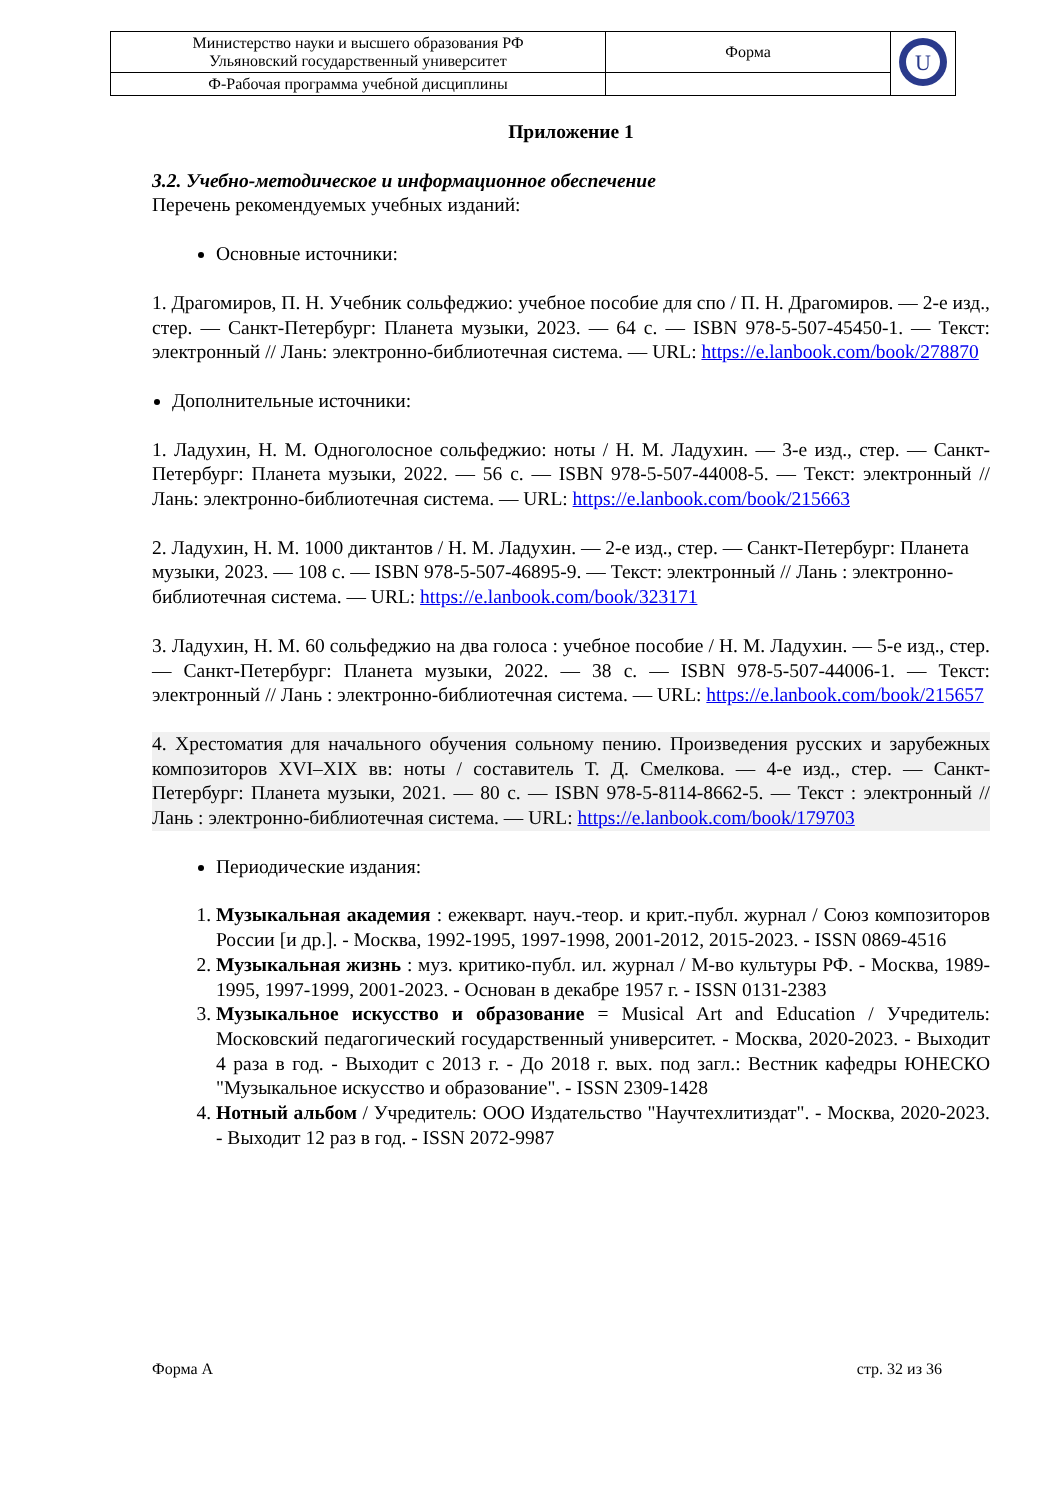| Министерство науки и высшего образования РФ Ульяновский государственный университет | Форма | U |
| Ф-Рабочая программа учебной дисциплины | | |
Приложение 1
3.2. Учебно-методическое и информационное обеспечение
Перечень рекомендуемых учебных изданий:
Основные источники:
1. Драгомиров, П. Н. Учебник сольфеджио: учебное пособие для спо / П. Н. Драгомиров. — 2-е изд., стер. — Санкт-Петербург: Планета музыки, 2023. — 64 с. — ISBN 978-5-507-45450-1. — Текст: электронный // Лань: электронно-библиотечная система. — URL: https://e.lanbook.com/book/278870
Дополнительные источники:
1. Ладухин, Н. М. Одноголосное сольфеджио: ноты / Н. М. Ладухин. — 3-е изд., стер. — Санкт-Петербург: Планета музыки, 2022. — 56 с. — ISBN 978-5-507-44008-5. — Текст: электронный // Лань: электронно-библиотечная система. — URL: https://e.lanbook.com/book/215663
2. Ладухин, Н. М. 1000 диктантов / Н. М. Ладухин. — 2-е изд., стер. — Санкт-Петербург: Планета музыки, 2023. — 108 с. — ISBN 978-5-507-46895-9. — Текст: электронный // Лань : электронно-библиотечная система. — URL: https://e.lanbook.com/book/323171
3. Ладухин, Н. М. 60 сольфеджио на два голоса : учебное пособие / Н. М. Ладухин. — 5-е изд., стер. — Санкт-Петербург: Планета музыки, 2022. — 38 с. — ISBN 978-5-507-44006-1. — Текст: электронный // Лань : электронно-библиотечная система. — URL: https://e.lanbook.com/book/215657
4. Хрестоматия для начального обучения сольному пению. Произведения русских и зарубежных композиторов XVI–XIX вв: ноты / составитель Т. Д. Смелкова. — 4-е изд., стер. — Санкт-Петербург: Планета музыки, 2021. — 80 с. — ISBN 978-5-8114-8662-5. — Текст : электронный // Лань : электронно-библиотечная система. — URL: https://e.lanbook.com/book/179703
Периодические издания:
1. Музыкальная академия : ежекварт. науч.-теор. и крит.-публ. журнал / Союз композиторов России [и др.]. - Москва, 1992-1995, 1997-1998, 2001-2012, 2015-2023. - ISSN 0869-4516
2. Музыкальная жизнь : муз. критико-публ. ил. журнал / М-во культуры РФ. - Москва, 1989-1995, 1997-1999, 2001-2023. - Основан в декабре 1957 г. - ISSN 0131-2383
3. Музыкальное искусство и образование = Musical Art and Education / Учредитель: Московский педагогический государственный университет. - Москва, 2020-2023. - Выходит 4 раза в год. - Выходит с 2013 г. - До 2018 г. вых. под загл.: Вестник кафедры ЮНЕСКО "Музыкальное искусство и образование". - ISSN 2309-1428
4. Нотный альбом / Учредитель: ООО Издательство "Научтехлитиздат". - Москва, 2020-2023. - Выходит 12 раз в год. - ISSN 2072-9987
Форма А стр. 32 из 36